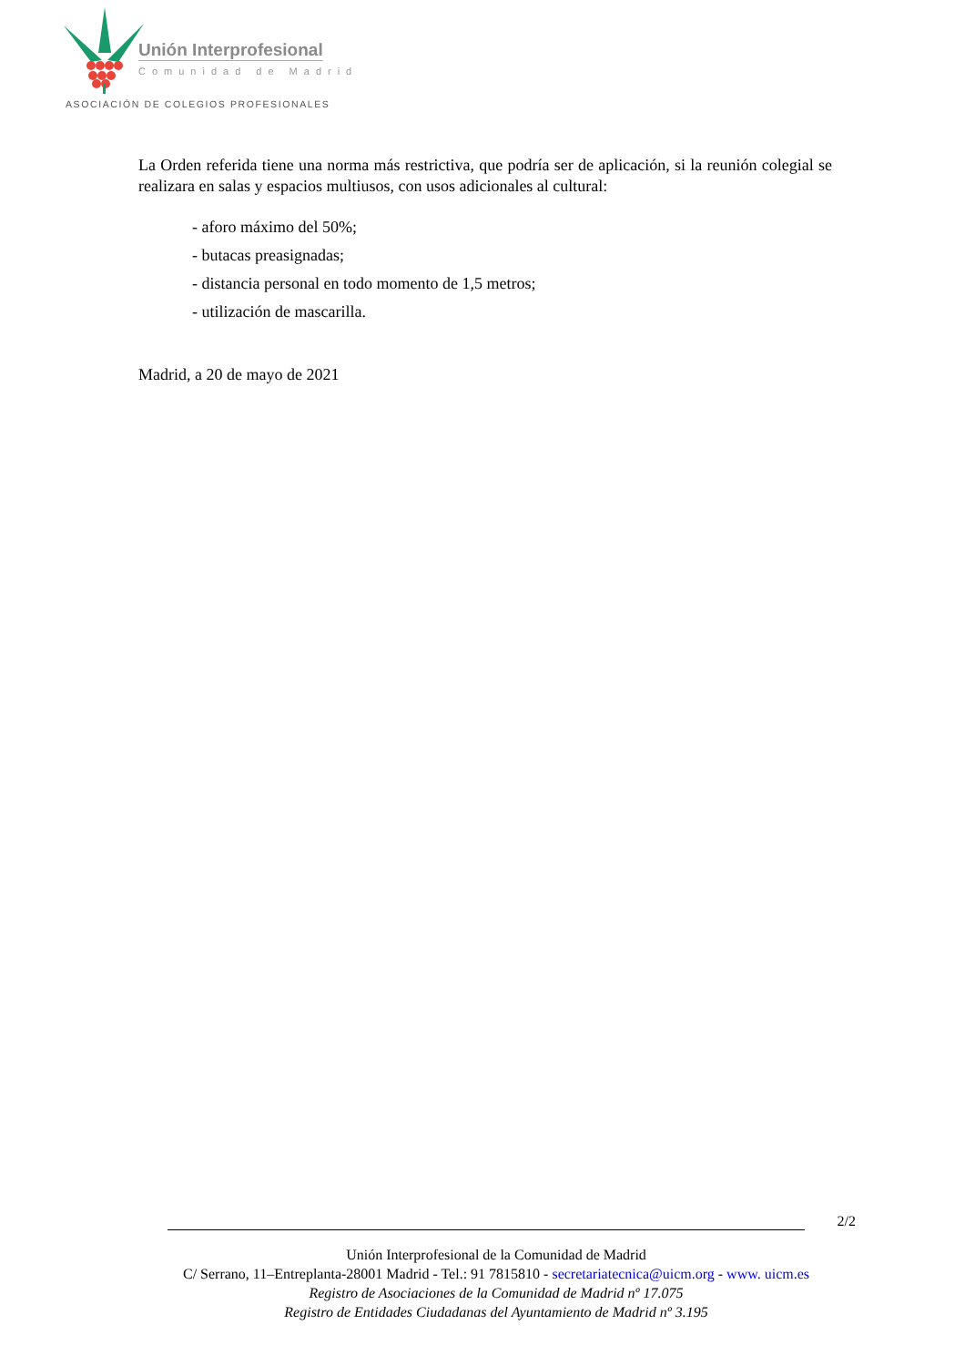Unión Interprofesional
Comunidad de Madrid
ASOCIACIÓN DE COLEGIOS PROFESIONALES
La Orden referida tiene una norma más restrictiva, que podría ser de aplicación, si la reunión colegial se realizara en salas y espacios multiusos, con usos adicionales al cultural:
- aforo máximo del 50%;
- butacas preasignadas;
- distancia personal en todo momento de 1,5 metros;
- utilización de mascarilla.
Madrid, a 20 de mayo de 2021
2/2
Unión Interprofesional de la Comunidad de Madrid
C/ Serrano, 11–Entreplanta-28001 Madrid - Tel.: 91 7815810 - secretariatecnica@uicm.org - www. uicm.es
Registro de Asociaciones de la Comunidad de Madrid nº 17.075
Registro de Entidades Ciudadanas del Ayuntamiento de Madrid nº 3.195